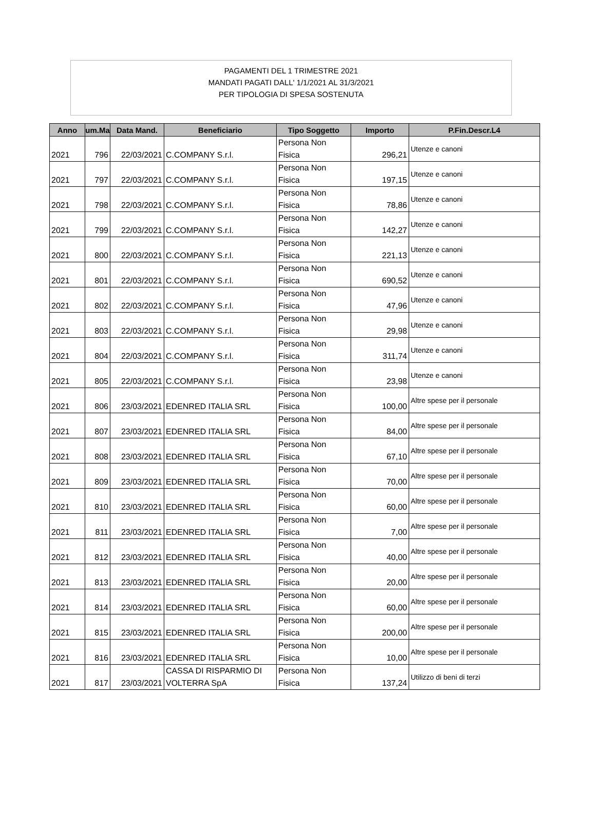PAGAMENTI DEL 1 TRIMESTRE 2021
MANDATI PAGATI DALL' 1/1/2021 AL 31/3/2021
PER TIPOLOGIA DI SPESA SOSTENUTA
| Anno | um.Ma | Data Mand. | Beneficiario | Tipo Soggetto | Importo | P.Fin.Descr.L4 |
| --- | --- | --- | --- | --- | --- | --- |
| 2021 | 796 | 22/03/2021 | C.COMPANY S.r.l. | Persona Non Fisica | 296,21 | Utenze e canoni |
| 2021 | 797 | 22/03/2021 | C.COMPANY S.r.l. | Persona Non Fisica | 197,15 | Utenze e canoni |
| 2021 | 798 | 22/03/2021 | C.COMPANY S.r.l. | Persona Non Fisica | 78,86 | Utenze e canoni |
| 2021 | 799 | 22/03/2021 | C.COMPANY S.r.l. | Persona Non Fisica | 142,27 | Utenze e canoni |
| 2021 | 800 | 22/03/2021 | C.COMPANY S.r.l. | Persona Non Fisica | 221,13 | Utenze e canoni |
| 2021 | 801 | 22/03/2021 | C.COMPANY S.r.l. | Persona Non Fisica | 690,52 | Utenze e canoni |
| 2021 | 802 | 22/03/2021 | C.COMPANY S.r.l. | Persona Non Fisica | 47,96 | Utenze e canoni |
| 2021 | 803 | 22/03/2021 | C.COMPANY S.r.l. | Persona Non Fisica | 29,98 | Utenze e canoni |
| 2021 | 804 | 22/03/2021 | C.COMPANY S.r.l. | Persona Non Fisica | 311,74 | Utenze e canoni |
| 2021 | 805 | 22/03/2021 | C.COMPANY S.r.l. | Persona Non Fisica | 23,98 | Utenze e canoni |
| 2021 | 806 | 23/03/2021 | EDENRED ITALIA SRL | Persona Non Fisica | 100,00 | Altre spese per il personale |
| 2021 | 807 | 23/03/2021 | EDENRED ITALIA SRL | Persona Non Fisica | 84,00 | Altre spese per il personale |
| 2021 | 808 | 23/03/2021 | EDENRED ITALIA SRL | Persona Non Fisica | 67,10 | Altre spese per il personale |
| 2021 | 809 | 23/03/2021 | EDENRED ITALIA SRL | Persona Non Fisica | 70,00 | Altre spese per il personale |
| 2021 | 810 | 23/03/2021 | EDENRED ITALIA SRL | Persona Non Fisica | 60,00 | Altre spese per il personale |
| 2021 | 811 | 23/03/2021 | EDENRED ITALIA SRL | Persona Non Fisica | 7,00 | Altre spese per il personale |
| 2021 | 812 | 23/03/2021 | EDENRED ITALIA SRL | Persona Non Fisica | 40,00 | Altre spese per il personale |
| 2021 | 813 | 23/03/2021 | EDENRED ITALIA SRL | Persona Non Fisica | 20,00 | Altre spese per il personale |
| 2021 | 814 | 23/03/2021 | EDENRED ITALIA SRL | Persona Non Fisica | 60,00 | Altre spese per il personale |
| 2021 | 815 | 23/03/2021 | EDENRED ITALIA SRL | Persona Non Fisica | 200,00 | Altre spese per il personale |
| 2021 | 816 | 23/03/2021 | EDENRED ITALIA SRL | Persona Non Fisica | 10,00 | Altre spese per il personale |
| 2021 | 817 | 23/03/2021 | CASSA DI RISPARMIO DI VOLTERRA SpA | Persona Non Fisica | 137,24 | Utilizzo di beni di terzi |